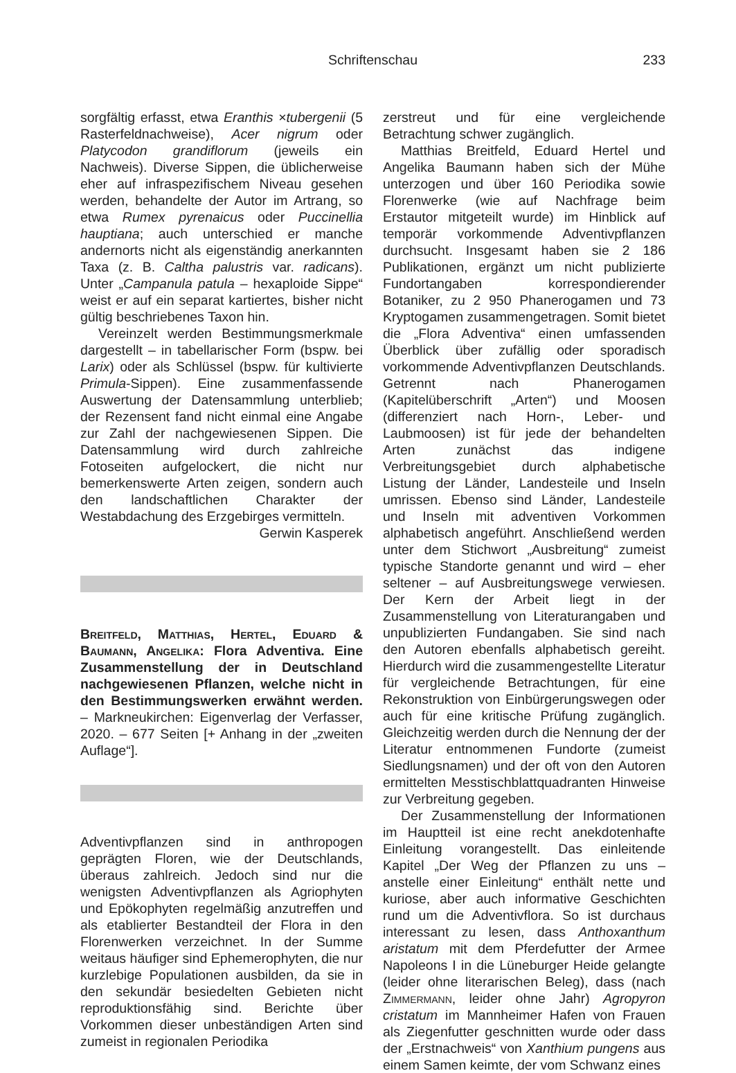Schriftenschau
233
sorgfältig erfasst, etwa Eranthis ×tubergenii (5 Rasterfeldnachweise), Acer nigrum oder Platycodon grandiflorum (jeweils ein Nachweis). Diverse Sippen, die üblicherweise eher auf infraspezifischem Niveau gesehen werden, behandelte der Autor im Artrang, so etwa Rumex pyrenaicus oder Puccinellia hauptiana; auch unterschied er manche andernorts nicht als eigenständig anerkannten Taxa (z. B. Caltha palustris var. radicans). Unter „Campanula patula – hexaploide Sippe“ weist er auf ein separat kartiertes, bisher nicht gültig beschriebenes Taxon hin.
Vereinzelt werden Bestimmungsmerkmale dargestellt – in tabellarischer Form (bspw. bei Larix) oder als Schlüssel (bspw. für kultivierte Primula-Sippen). Eine zusammenfassende Auswertung der Datensammlung unterblieb; der Rezensent fand nicht einmal eine Angabe zur Zahl der nachgewiesenen Sippen. Die Datensammlung wird durch zahlreiche Fotoseiten aufgelockert, die nicht nur bemerkenswerte Arten zeigen, sondern auch den landschaftlichen Charakter der Westabdachung des Erzgebirges vermitteln.
Gerwin Kasperek
Breitfeld, Matthias, Hertel, Eduard & Baumann, Angelika: Flora Adventiva. Eine Zusammenstellung der in Deutschland nachgewiesenen Pflanzen, welche nicht in den Bestimmungswerken erwähnt werden. – Markneukirchen: Eigenverlag der Verfasser, 2020. – 677 Seiten [+ Anhang in der „zweiten Auflage“].
Adventivpflanzen sind in anthropogen geprägten Floren, wie der Deutschlands, überaus zahlreich. Jedoch sind nur die wenigsten Adventivpflanzen als Agriophyten und Epökophyten regelmäßig anzutreffen und als etablierter Bestandteil der Flora in den Florenwerken verzeichnet. In der Summe weitaus häufiger sind Ephemerophyten, die nur kurzlebige Populationen ausbilden, da sie in den sekundär besiedelten Gebieten nicht reproduktionsfähig sind. Berichte über Vorkommen dieser unbeständigen Arten sind zumeist in regionalen Periodika
zerstreut und für eine vergleichende Betrachtung schwer zugänglich.
Matthias Breitfeld, Eduard Hertel und Angelika Baumann haben sich der Mühe unterzogen und über 160 Periodika sowie Florenwerke (wie auf Nachfrage beim Erstautor mitgeteilt wurde) im Hinblick auf temporär vorkommende Adventivpflanzen durchsucht. Insgesamt haben sie 2 186 Publikationen, ergänzt um nicht publizierte Fundortangaben korrespondierender Botaniker, zu 2 950 Phanerogamen und 73 Kryptogamen zusammengetragen. Somit bietet die „Flora Adventiva“ einen umfassenden Überblick über zufällig oder sporadisch vorkommende Adventivpflanzen Deutschlands. Getrennt nach Phanerogamen (Kapitelüberschrift „Arten“) und Moosen (differenziert nach Horn-, Leber- und Laubmoosen) ist für jede der behandelten Arten zunächst das indigene Verbreitungsgebiet durch alphabetische Listung der Länder, Landesteile und Inseln umrissen. Ebenso sind Länder, Landesteile und Inseln mit adventiven Vorkommen alphabetisch angeführt. Anschließend werden unter dem Stichwort „Ausbreitung“ zumeist typische Standorte genannt und wird – eher seltener – auf Ausbreitungswege verwiesen. Der Kern der Arbeit liegt in der Zusammenstellung von Literaturangaben und unpublizierten Fundangaben. Sie sind nach den Autoren ebenfalls alphabetisch gereiht. Hierdurch wird die zusammengestellte Literatur für vergleichende Betrachtungen, für eine Rekonstruktion von Einbürgerungswegen oder auch für eine kritische Prüfung zugänglich. Gleichzeitig werden durch die Nennung der der Literatur entnommenen Fundorte (zumeist Siedlungsnamen) und der oft von den Autoren ermittelten Messtischblattquadranten Hinweise zur Verbreitung gegeben.
Der Zusammenstellung der Informationen im Hauptteil ist eine recht anekdotenhafte Einleitung vorangestellt. Das einleitende Kapitel „Der Weg der Pflanzen zu uns – anstelle einer Einleitung“ enthält nette und kuriose, aber auch informative Geschichten rund um die Adventivflora. So ist durchaus interessant zu lesen, dass Anthoxanthum aristatum mit dem Pferdefutter der Armee Napoleons I in die Lüneburger Heide gelangte (leider ohne literarischen Beleg), dass (nach Zimmermann, leider ohne Jahr) Agropyron cristatum im Mannheimer Hafen von Frauen als Ziegenfutter geschnitten wurde oder dass der „Erstnachweis“ von Xanthium pungens aus einem Samen keimte, der vom Schwanz eines